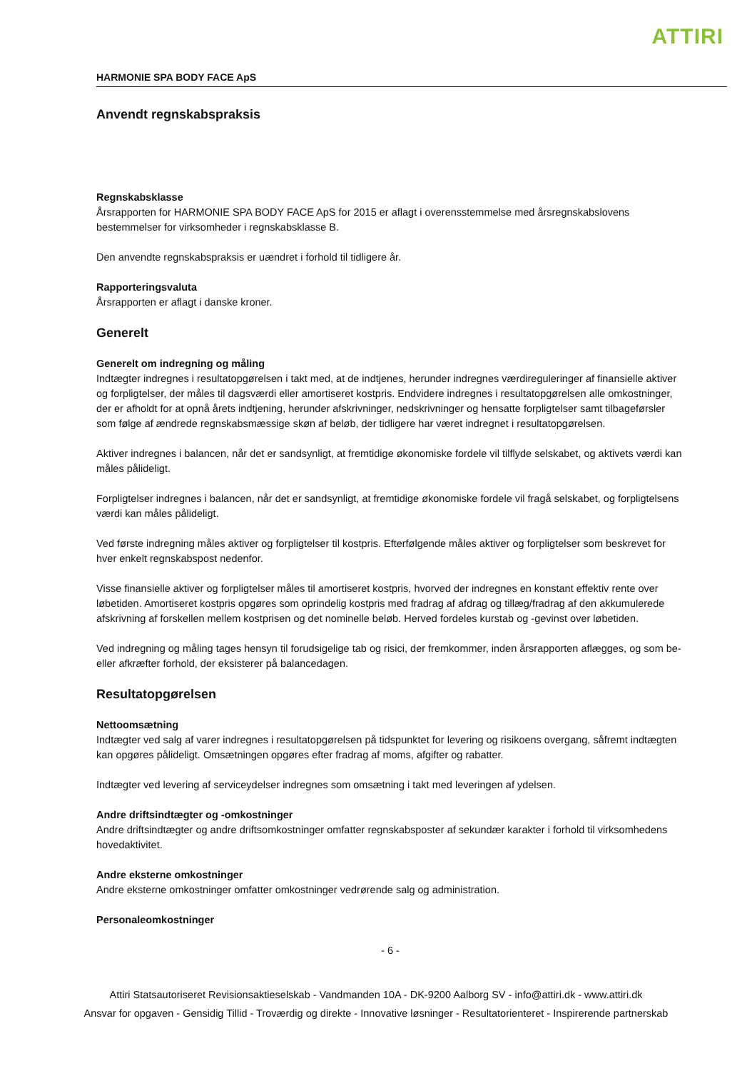ATTIRI
HARMONIE SPA BODY FACE ApS
Anvendt regnskabspraksis
Regnskabsklasse
Årsrapporten for HARMONIE SPA BODY FACE ApS for 2015 er aflagt i overensstemmelse med årsregnskabslovens bestemmelser for virksomheder i regnskabsklasse B.
Den anvendte regnskabspraksis er uændret i forhold til tidligere år.
Rapporteringsvaluta
Årsrapporten er aflagt i danske kroner.
Generelt
Generelt om indregning og måling
Indtægter indregnes i resultatopgørelsen i takt med, at de indtjenes, herunder indregnes værdireguleringer af finansielle aktiver og forpligtelser, der måles til dagsværdi eller amortiseret kostpris. Endvidere indregnes i resultatopgørelsen alle omkostninger, der er afholdt for at opnå årets indtjening, herunder afskrivninger, nedskrivninger og hensatte forpligtelser samt tilbageførsler som følge af ændrede regnskabsmæssige skøn af beløb, der tidligere har været indregnet i resultatopgørelsen.
Aktiver indregnes i balancen, når det er sandsynligt, at fremtidige økonomiske fordele vil tilflyde selskabet, og aktivets værdi kan måles pålideligt.
Forpligtelser indregnes i balancen, når det er sandsynligt, at fremtidige økonomiske fordele vil fragå selskabet, og forpligtelsens værdi kan måles pålideligt.
Ved første indregning måles aktiver og forpligtelser til kostpris. Efterfølgende måles aktiver og forpligtelser som beskrevet for hver enkelt regnskabspost nedenfor.
Visse finansielle aktiver og forpligtelser måles til amortiseret kostpris, hvorved der indregnes en konstant effektiv rente over løbetiden. Amortiseret kostpris opgøres som oprindelig kostpris med fradrag af afdrag og tillæg/fradrag af den akkumulerede afskrivning af forskellen mellem kostprisen og det nominelle beløb. Herved fordeles kurstab og -gevinst over løbetiden.
Ved indregning og måling tages hensyn til forudsigelige tab og risici, der fremkommer, inden årsrapporten aflægges, og som be- eller afkræfter forhold, der eksisterer på balancedagen.
Resultatopgørelsen
Nettoomsætning
Indtægter ved salg af varer indregnes i resultatopgørelsen på tidspunktet for levering og risikoens overgang, såfremt indtægten kan opgøres pålideligt. Omsætningen opgøres efter fradrag af moms, afgifter og rabatter.
Indtægter ved levering af serviceydelser indregnes som omsætning i takt med leveringen af ydelsen.
Andre driftsindtægter og -omkostninger
Andre driftsindtægter og andre driftsomkostninger omfatter regnskabsposter af sekundær karakter i forhold til virksomhedens hovedaktivitet.
Andre eksterne omkostninger
Andre eksterne omkostninger omfatter omkostninger vedrørende salg og administration.
Personaleomkostninger
- 6 -
Attiri Statsautoriseret Revisionsaktieselskab - Vandmanden 10A - DK-9200 Aalborg SV - info@attiri.dk - www.attiri.dk
Ansvar for opgaven - Gensidig Tillid - Troværdig og direkte - Innovative løsninger - Resultatorienteret - Inspirerende partnerskab